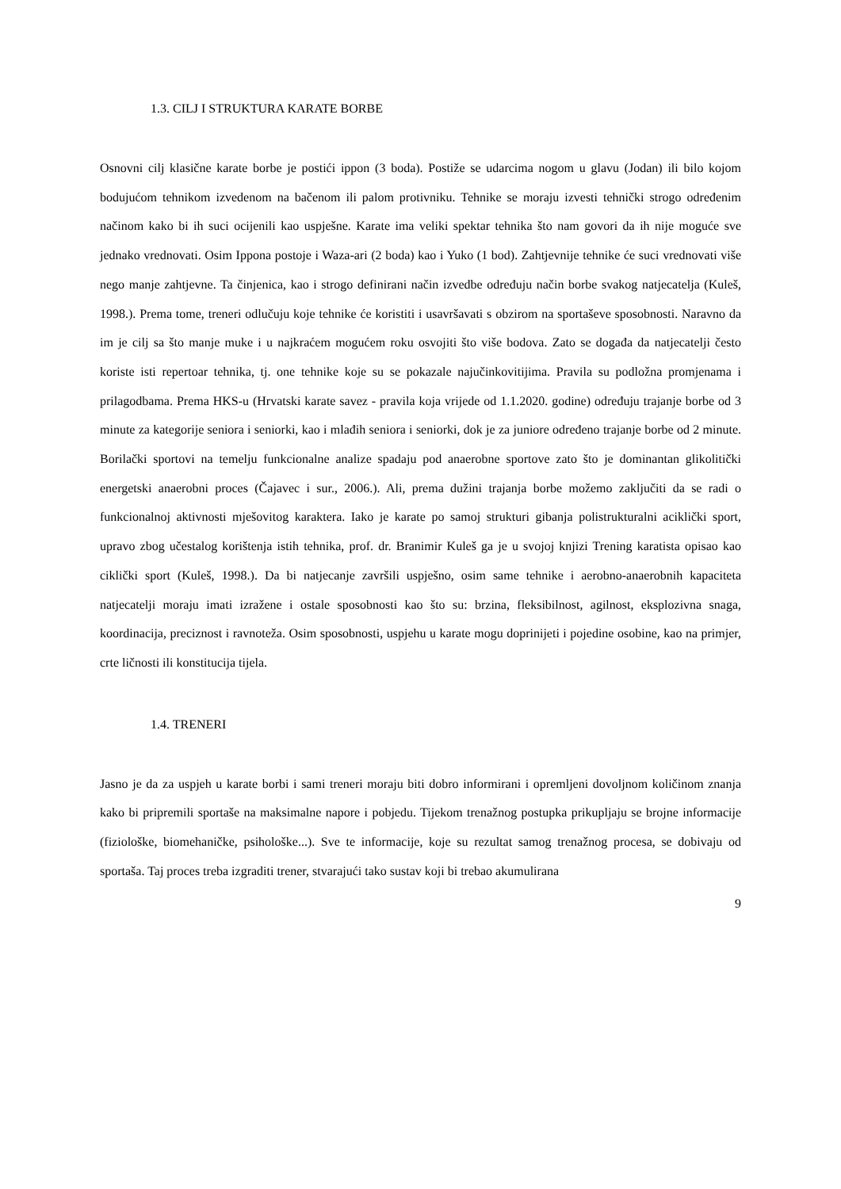1.3. CILJ I STRUKTURA KARATE BORBE
Osnovni cilj klasične karate borbe je postići ippon (3 boda). Postiže se udarcima nogom u glavu (Jodan) ili bilo kojom bodujućom tehnikom izvedenom na bačenom ili palom protivniku. Tehnike se moraju izvesti tehnički strogo određenim načinom kako bi ih suci ocijenili kao uspješne. Karate ima veliki spektar tehnika što nam govori da ih nije moguće sve jednako vrednovati. Osim Ippona postoje i Waza-ari (2 boda) kao i Yuko (1 bod). Zahtjevnije tehnike će suci vrednovati više nego manje zahtjevne. Ta činjenica, kao i strogo definirani način izvedbe određuju način borbe svakog natjecatelja (Kuleš, 1998.). Prema tome, treneri odlučuju koje tehnike će koristiti i usavršavati s obzirom na sportaševe sposobnosti. Naravno da im je cilj sa što manje muke i u najkraćem mogućem roku osvojiti što više bodova. Zato se događa da natjecatelji često koriste isti repertoar tehnika, tj. one tehnike koje su se pokazale najučinkovitijima. Pravila su podložna promjenama i prilagodbama. Prema HKS-u (Hrvatski karate savez - pravila koja vrijede od 1.1.2020. godine) određuju trajanje borbe od 3 minute za kategorije seniora i seniorki, kao i mlađih seniora i seniorki, dok je za juniore određeno trajanje borbe od 2 minute. Borilački sportovi na temelju funkcionalne analize spadaju pod anaerobne sportove zato što je dominantan glikolitički energetski anaerobni proces (Čajavec i sur., 2006.). Ali, prema dužini trajanja borbe možemo zaključiti da se radi o funkcionalnoj aktivnosti mješovitog karaktera. Iako je karate po samoj strukturi gibanja polistrukturalni aciklički sport, upravo zbog učestalog korištenja istih tehnika, prof. dr. Branimir Kuleš ga je u svojoj knjizi Trening karatista opisao kao ciklički sport (Kuleš, 1998.). Da bi natjecanje završili uspješno, osim same tehnike i aerobno-anaerobnih kapaciteta natjecatelji moraju imati izražene i ostale sposobnosti kao što su: brzina, fleksibilnost, agilnost, eksplozivna snaga, koordinacija, preciznost i ravnoteža. Osim sposobnosti, uspjehu u karate mogu doprinijeti i pojedine osobine, kao na primjer, crte ličnosti ili konstitucija tijela.
1.4. TRENERI
Jasno je da za uspjeh u karate borbi i sami treneri moraju biti dobro informirani i opremljeni dovoljnom količinom znanja kako bi pripremili sportaše na maksimalne napore i pobjedu. Tijekom trenažnog postupka prikupljaju se brojne informacije (fiziološke, biomehaničke, psihološke...). Sve te informacije, koje su rezultat samog trenažnog procesa, se dobivaju od sportaša. Taj proces treba izgraditi trener, stvarajući tako sustav koji bi trebao akumulirana
9